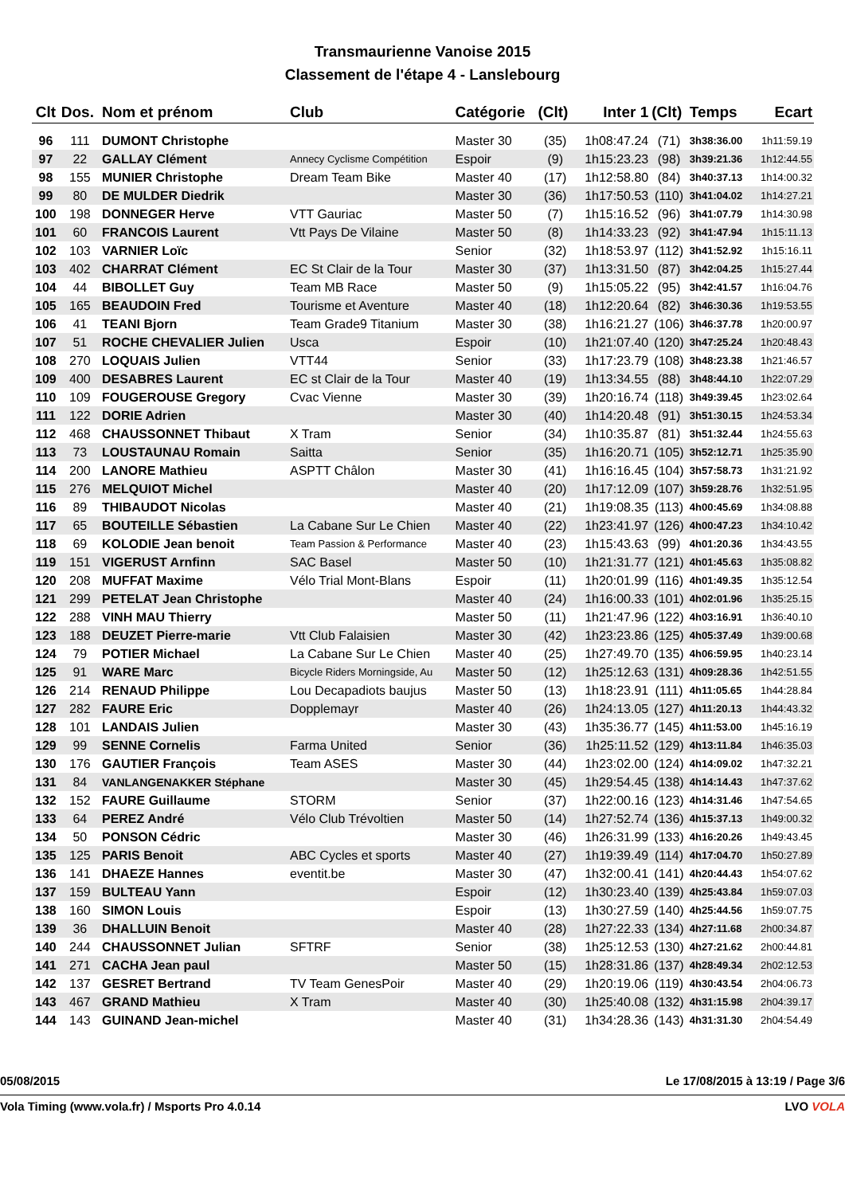Transmaurienne Vanoise 2015
Classement de l'étape 4 - Lanslebourg
| Clt | Dos. | Nom et prénom | Club | Catégorie | (Clt) | Inter 1 | (Clt) | Temps | Ecart |
| --- | --- | --- | --- | --- | --- | --- | --- | --- | --- |
| 96 | 111 | DUMONT Christophe | | Master 30 | (35) | 1h08:47.24 | (71) | 3h38:36.00 | 1h11:59.19 |
| 97 | 22 | GALLAY Clément | Annecy Cyclisme Compétition | Espoir | (9) | 1h15:23.23 | (98) | 3h39:21.36 | 1h12:44.55 |
| 98 | 155 | MUNIER Christophe | Dream Team Bike | Master 40 | (17) | 1h12:58.80 | (84) | 3h40:37.13 | 1h14:00.32 |
| 99 | 80 | DE MULDER Diedrik | | Master 30 | (36) | 1h17:50.53 | (110) | 3h41:04.02 | 1h14:27.21 |
| 100 | 198 | DONNEGER Herve | VTT Gauriac | Master 50 | (7) | 1h15:16.52 | (96) | 3h41:07.79 | 1h14:30.98 |
| 101 | 60 | FRANCOIS Laurent | Vtt Pays De Vilaine | Master 50 | (8) | 1h14:33.23 | (92) | 3h41:47.94 | 1h15:11.13 |
| 102 | 103 | VARNIER Loïc | | Senior | (32) | 1h18:53.97 | (112) | 3h41:52.92 | 1h15:16.11 |
| 103 | 402 | CHARRAT Clément | EC St Clair de la Tour | Master 30 | (37) | 1h13:31.50 | (87) | 3h42:04.25 | 1h15:27.44 |
| 104 | 44 | BIBOLLET Guy | Team MB Race | Master 50 | (9) | 1h15:05.22 | (95) | 3h42:41.57 | 1h16:04.76 |
| 105 | 165 | BEAUDOIN Fred | Tourisme et Aventure | Master 40 | (18) | 1h12:20.64 | (82) | 3h46:30.36 | 1h19:53.55 |
| 106 | 41 | TEANI Bjorn | Team Grade9 Titanium | Master 30 | (38) | 1h16:21.27 | (106) | 3h46:37.78 | 1h20:00.97 |
| 107 | 51 | ROCHE CHEVALIER Julien | Usca | Espoir | (10) | 1h21:07.40 | (120) | 3h47:25.24 | 1h20:48.43 |
| 108 | 270 | LOQUAIS Julien | VTT44 | Senior | (33) | 1h17:23.79 | (108) | 3h48:23.38 | 1h21:46.57 |
| 109 | 400 | DESABRES Laurent | EC st Clair de la Tour | Master 40 | (19) | 1h13:34.55 | (88) | 3h48:44.10 | 1h22:07.29 |
| 110 | 109 | FOUGEROUSE Gregory | Cvac Vienne | Master 30 | (39) | 1h20:16.74 | (118) | 3h49:39.45 | 1h23:02.64 |
| 111 | 122 | DORIE Adrien | | Master 30 | (40) | 1h14:20.48 | (91) | 3h51:30.15 | 1h24:53.34 |
| 112 | 468 | CHAUSSONNET Thibaut | X Tram | Senior | (34) | 1h10:35.87 | (81) | 3h51:32.44 | 1h24:55.63 |
| 113 | 73 | LOUSTAUNAU Romain | Saitta | Senior | (35) | 1h16:20.71 | (105) | 3h52:12.71 | 1h25:35.90 |
| 114 | 200 | LANORE Mathieu | ASPTT Châlon | Master 30 | (41) | 1h16:16.45 | (104) | 3h57:58.73 | 1h31:21.92 |
| 115 | 276 | MELQUIOT Michel | | Master 40 | (20) | 1h17:12.09 | (107) | 3h59:28.76 | 1h32:51.95 |
| 116 | 89 | THIBAUDOT Nicolas | | Master 40 | (21) | 1h19:08.35 | (113) | 4h00:45.69 | 1h34:08.88 |
| 117 | 65 | BOUTEILLE Sébastien | La Cabane Sur Le Chien | Master 40 | (22) | 1h23:41.97 | (126) | 4h00:47.23 | 1h34:10.42 |
| 118 | 69 | KOLODIE Jean benoit | Team Passion & Performance | Master 40 | (23) | 1h15:43.63 | (99) | 4h01:20.36 | 1h34:43.55 |
| 119 | 151 | VIGERUST Arnfinn | SAC Basel | Master 50 | (10) | 1h21:31.77 | (121) | 4h01:45.63 | 1h35:08.82 |
| 120 | 208 | MUFFAT Maxime | Vélo Trial Mont-Blans | Espoir | (11) | 1h20:01.99 | (116) | 4h01:49.35 | 1h35:12.54 |
| 121 | 299 | PETELAT Jean Christophe | | Master 40 | (24) | 1h16:00.33 | (101) | 4h02:01.96 | 1h35:25.15 |
| 122 | 288 | VINH MAU Thierry | | Master 50 | (11) | 1h21:47.96 | (122) | 4h03:16.91 | 1h36:40.10 |
| 123 | 188 | DEUZET Pierre-marie | Vtt Club Falaisien | Master 30 | (42) | 1h23:23.86 | (125) | 4h05:37.49 | 1h39:00.68 |
| 124 | 79 | POTIER Michael | La Cabane Sur Le Chien | Master 40 | (25) | 1h27:49.70 | (135) | 4h06:59.95 | 1h40:23.14 |
| 125 | 91 | WARE Marc | Bicycle Riders Morningside, Au | Master 50 | (12) | 1h25:12.63 | (131) | 4h09:28.36 | 1h42:51.55 |
| 126 | 214 | RENAUD Philippe | Lou Decapadiots baujus | Master 50 | (13) | 1h18:23.91 | (111) | 4h11:05.65 | 1h44:28.84 |
| 127 | 282 | FAURE Eric | Dopplemayr | Master 40 | (26) | 1h24:13.05 | (127) | 4h11:20.13 | 1h44:43.32 |
| 128 | 101 | LANDAIS Julien | | Master 30 | (43) | 1h35:36.77 | (145) | 4h11:53.00 | 1h45:16.19 |
| 129 | 99 | SENNE Cornelis | Farma United | Senior | (36) | 1h25:11.52 | (129) | 4h13:11.84 | 1h46:35.03 |
| 130 | 176 | GAUTIER François | Team ASES | Master 30 | (44) | 1h23:02.00 | (124) | 4h14:09.02 | 1h47:32.21 |
| 131 | 84 | VANLANGENAKKER Stéphane | | Master 30 | (45) | 1h29:54.45 | (138) | 4h14:14.43 | 1h47:37.62 |
| 132 | 152 | FAURE Guillaume | STORM | Senior | (37) | 1h22:00.16 | (123) | 4h14:31.46 | 1h47:54.65 |
| 133 | 64 | PEREZ André | Vélo Club Trévoltien | Master 50 | (14) | 1h27:52.74 | (136) | 4h15:37.13 | 1h49:00.32 |
| 134 | 50 | PONSON Cédric | | Master 30 | (46) | 1h26:31.99 | (133) | 4h16:20.26 | 1h49:43.45 |
| 135 | 125 | PARIS Benoit | ABC Cycles et sports | Master 40 | (27) | 1h19:39.49 | (114) | 4h17:04.70 | 1h50:27.89 |
| 136 | 141 | DHAEZE Hannes | eventit.be | Master 30 | (47) | 1h32:00.41 | (141) | 4h20:44.43 | 1h54:07.62 |
| 137 | 159 | BULTEAU Yann | | Espoir | (12) | 1h30:23.40 | (139) | 4h25:43.84 | 1h59:07.03 |
| 138 | 160 | SIMON Louis | | Espoir | (13) | 1h30:27.59 | (140) | 4h25:44.56 | 1h59:07.75 |
| 139 | 36 | DHALLUIN Benoit | | Master 40 | (28) | 1h27:22.33 | (134) | 4h27:11.68 | 2h00:34.87 |
| 140 | 244 | CHAUSSONNET Julian | SFTRF | Senior | (38) | 1h25:12.53 | (130) | 4h27:21.62 | 2h00:44.81 |
| 141 | 271 | CACHA Jean paul | | Master 50 | (15) | 1h28:31.86 | (137) | 4h28:49.34 | 2h02:12.53 |
| 142 | 137 | GESRET Bertrand | TV Team GenesPoir | Master 40 | (29) | 1h20:19.06 | (119) | 4h30:43.54 | 2h04:06.73 |
| 143 | 467 | GRAND Mathieu | X Tram | Master 40 | (30) | 1h25:40.08 | (132) | 4h31:15.98 | 2h04:39.17 |
| 144 | 143 | GUINAND Jean-michel | | Master 40 | (31) | 1h34:28.36 | (143) | 4h31:31.30 | 2h04:54.49 |
05/08/2015 Le 17/08/2015 à 13:19 / Page 3/6
Vola Timing (www.vola.fr) / Msports Pro 4.0.14 LVO VOLA